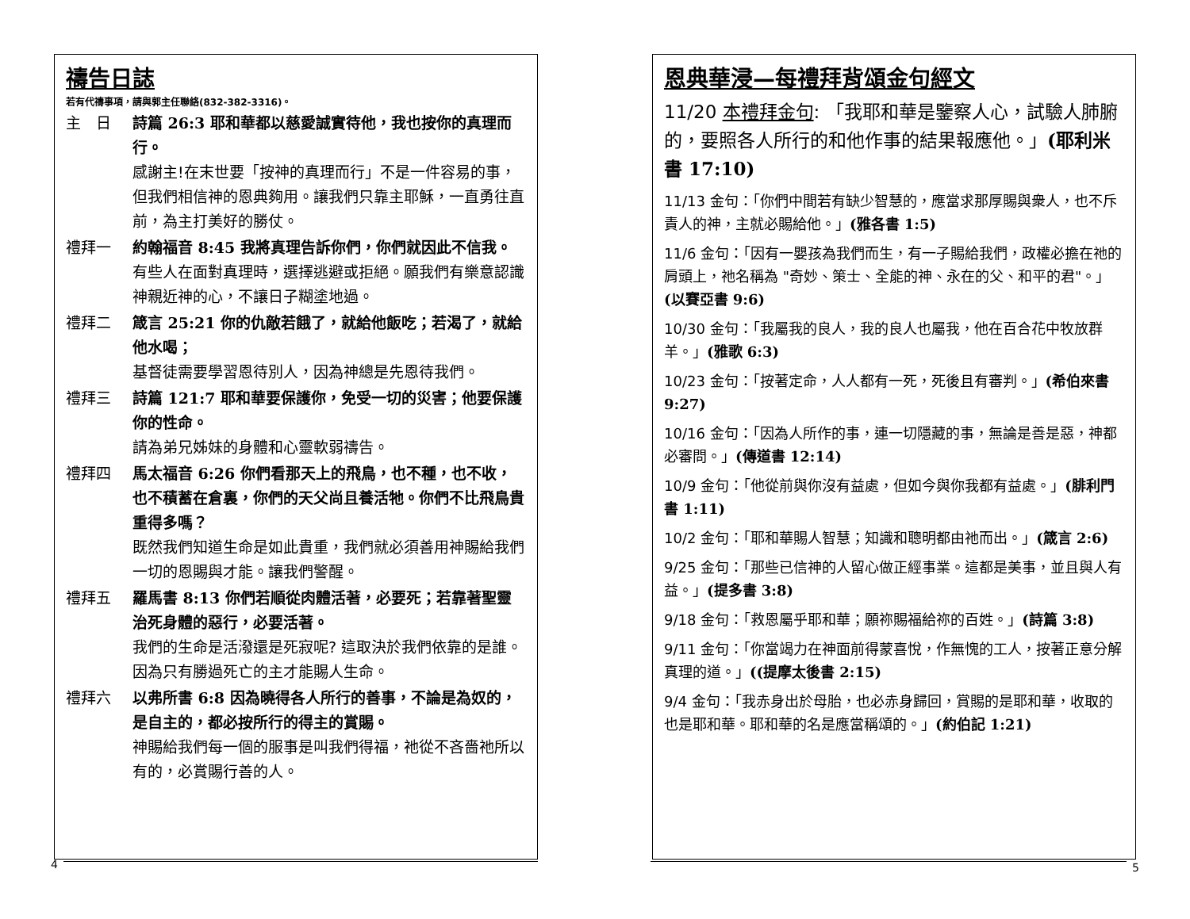禱告日誌
若有代禱事項，請與郭主任聯絡(832-382-3316)。
主　日 詩篇 26:3 耶和華都以慈愛誠實待他，我也按你的真理而行。
感謝主!在末世要「按神的真理而行」不是一件容易的事，但我們相信神的恩典夠用。讓我們只靠主耶穌，一直勇往直前，為主打美好的勝仗。
禮拜一 約翰福音 8:45 我將真理告訴你們，你們就因此不信我。
有些人在面對真理時，選擇逃避或拒絕。願我們有樂意認識神親近神的心，不讓日子糊塗地過。
禮拜二 箴言 25:21 你的仇敵若餓了，就給他飯吃；若渴了，就給他水喝；
基督徒需要學習恩待別人，因為神總是先恩待我們。
禮拜三 詩篇 121:7 耶和華要保護你，免受一切的災害；他要保護你的性命。
請為弟兄姊妹的身體和心靈軟弱禱告。
禮拜四 馬太福音 6:26 你們看那天上的飛鳥，也不種，也不收，也不積蓄在倉裏，你們的天父尚且養活牠。你們不比飛鳥貴重得多嗎？
既然我們知道生命是如此貴重，我們就必須善用神賜給我們一切的恩賜與才能。讓我們警醒。
禮拜五 羅馬書 8:13 你們若順從肉體活著，必要死；若靠著聖靈治死身體的惡行，必要活著。
我們的生命是活潑還是死寂呢? 這取決於我們依靠的是誰。因為只有勝過死亡的主才能賜人生命。
禮拜六 以弗所書 6:8 因為曉得各人所行的善事，不論是為奴的，是自主的，都必按所行的得主的賞賜。
神賜給我們每一個的服事是叫我們得福，祂從不吝嗇祂所以有的，必賞賜行善的人。
恩典華浸—每禮拜背頌金句經文
11/20 本禮拜金句: 「我耶和華是鑒察人心，試驗人肺腑的，要照各人所行的和他作事的結果報應他。」(耶利米書 17:10)
11/13 金句：「你們中間若有缺少智慧的，應當求那厚賜與衆人，也不斥責人的神，主就必賜給他。」(雅各書 1:5)
11/6 金句：「因有一嬰孩為我們而生，有一子賜給我們，政權必擔在祂的肩頭上，祂名稱為 "奇妙、策士、全能的神、永在的父、和平的君"。」(以賽亞書 9:6)
10/30 金句：「我屬我的良人，我的良人也屬我，他在百合花中牧放群羊。」(雅歌 6:3)
10/23 金句：「按著定命，人人都有一死，死後且有審判。」(希伯來書 9:27)
10/16 金句：「因為人所作的事，連一切隱藏的事，無論是善是惡，神都必審問。」(傳道書 12:14)
10/9 金句：「他從前與你沒有益處，但如今與你我都有益處。」(腓利門書 1:11)
10/2 金句：「耶和華賜人智慧；知識和聰明都由祂而出。」(箴言 2:6)
9/25 金句：「那些已信神的人留心做正經事業。這都是美事，並且與人有益。」(提多書 3:8)
9/18 金句：「救恩屬乎耶和華；願祢賜福給祢的百姓。」(詩篇 3:8)
9/11 金句：「你當竭力在神面前得蒙喜悅，作無愧的工人，按著正意分解真理的道。」((提摩太後書 2:15)
9/4 金句：「我赤身出於母胎，也必赤身歸回，賞賜的是耶和華，收取的也是耶和華。耶和華的名是應當稱頌的。」(約伯記 1:21)
4 5